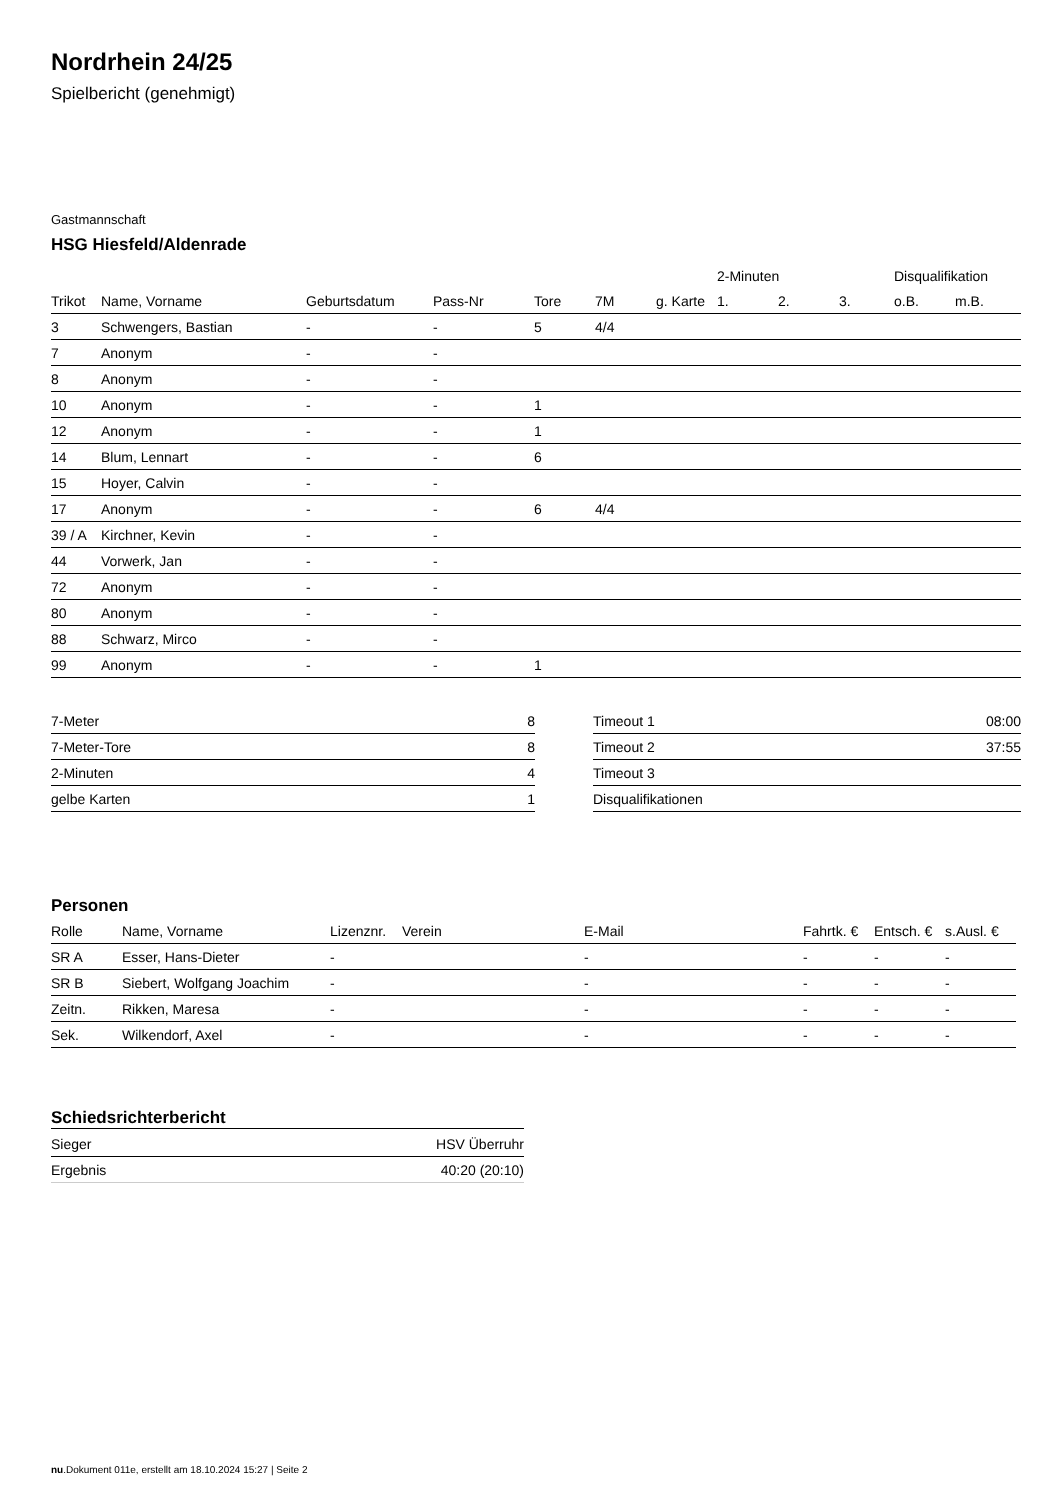Nordrhein 24/25
Spielbericht (genehmigt)
Gastmannschaft
HSG Hiesfeld/Aldenrade
| | | | | | | | 2-Minuten | | | Disqualifikation | |
| --- | --- | --- | --- | --- | --- | --- | --- | --- | --- | --- | --- |
| Trikot | Name, Vorname | Geburtsdatum | Pass-Nr | Tore | 7M | g. Karte | 1. | 2. | 3. | o.B. | m.B. |
| 3 | Schwengers, Bastian | - | - | 5 | 4/4 | | | | | | |
| 7 | Anonym | - | - | | | | | | | | |
| 8 | Anonym | - | - | | | | | | | | |
| 10 | Anonym | - | - | 1 | | | | | | | |
| 12 | Anonym | - | - | 1 | | | | | | | |
| 14 | Blum, Lennart | - | - | 6 | | | | | | | |
| 15 | Hoyer, Calvin | - | - | | | | | | | | |
| 17 | Anonym | - | - | 6 | 4/4 | | | | | | |
| 39 / A | Kirchner, Kevin | - | - | | | | | | | | |
| 44 | Vorwerk, Jan | - | - | | | | | | | | |
| 72 | Anonym | - | - | | | | | | | | |
| 80 | Anonym | - | - | | | | | | | | |
| 88 | Schwarz, Mirco | - | - | | | | | | | | |
| 99 | Anonym | - | - | 1 | | | | | | | |
| 7-Meter | 8 |
| 7-Meter-Tore | 8 |
| 2-Minuten | 4 |
| gelbe Karten | 1 |
| Timeout 1 | 08:00 |
| Timeout 2 | 37:55 |
| Timeout 3 | |
| Disqualifikationen | |
Personen
| Rolle | Name, Vorname | Lizenznr. | Verein | E-Mail | Fahrtk. € | Entsch. € | s.Ausl. € |
| --- | --- | --- | --- | --- | --- | --- | --- |
| SR A | Esser, Hans-Dieter | - | | - | - | - | - |
| SR B | Siebert, Wolfgang Joachim | - | | - | - | - | - |
| Zeitn. | Rikken, Maresa | - | | - | - | - | - |
| Sek. | Wilkendorf, Axel | - | | - | - | - | - |
Schiedsrichterbericht
| Sieger | HSV Überruhr |
| Ergebnis | 40:20 (20:10) |
nu.Dokument 011e, erstellt am 18.10.2024 15:27 | Seite 2